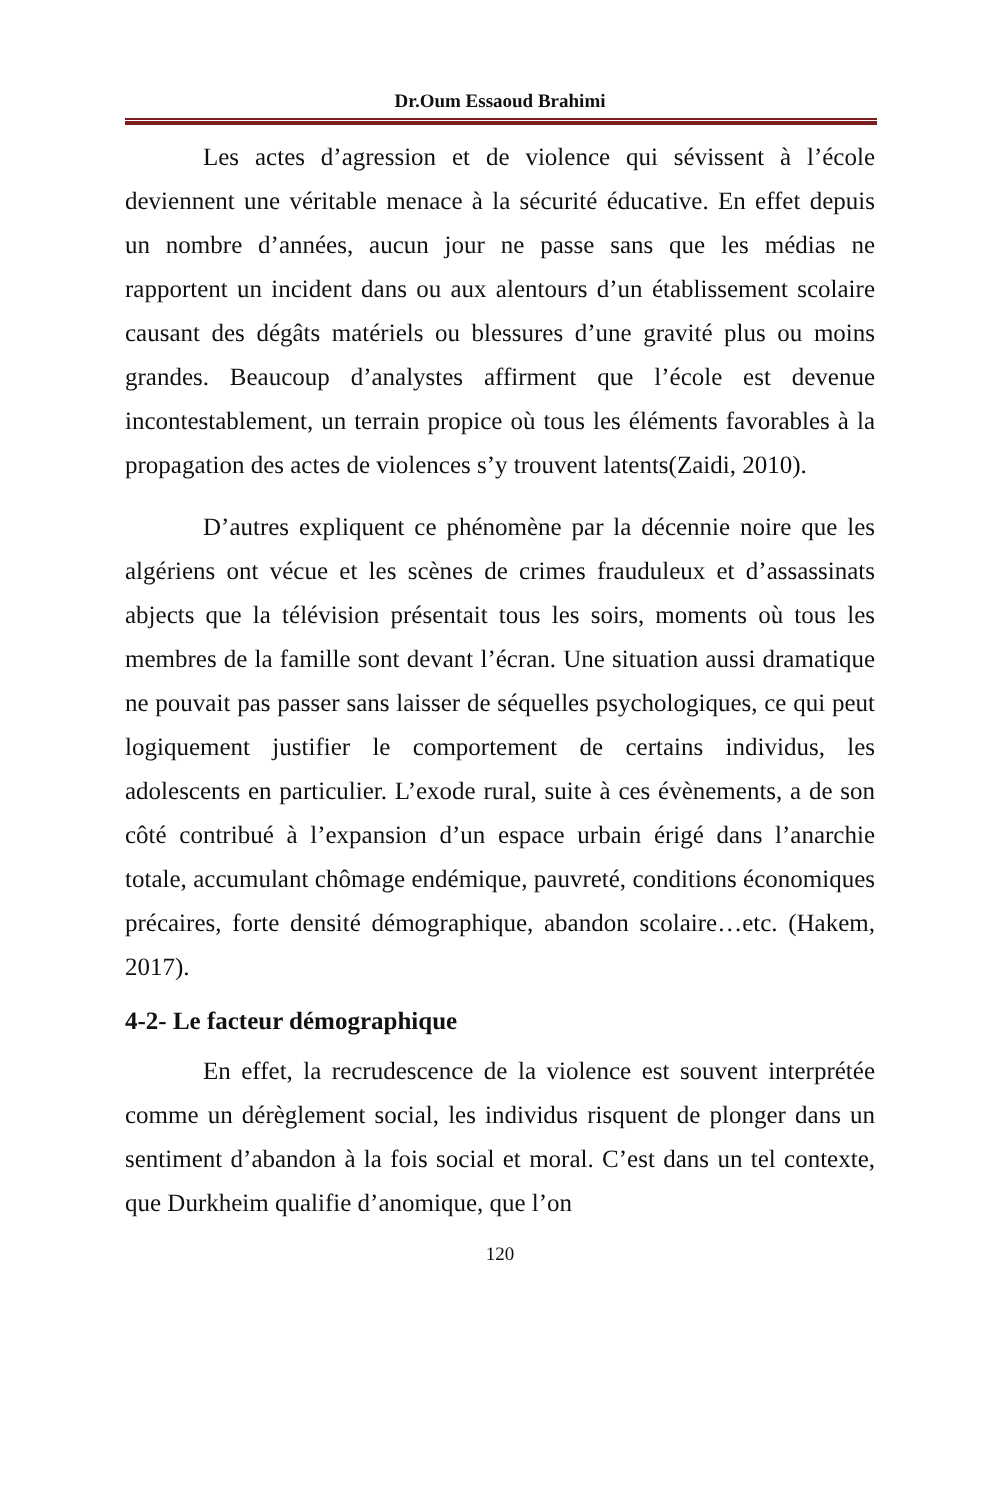Dr.Oum Essaoud Brahimi
Les actes d’agression et de violence qui sévissent à l’école deviennent une véritable menace à la sécurité éducative. En effet depuis un nombre d’années, aucun jour ne passe sans que les médias ne rapportent un incident dans ou aux alentours d’un établissement scolaire causant des dégâts matériels ou blessures d’une gravité plus ou moins grandes. Beaucoup d’analystes affirment que l’école est devenue incontestablement, un terrain propice où tous les éléments favorables à la propagation des actes de violences s’y trouvent latents(Zaidi, 2010).
D’autres expliquent ce phénomène par la décennie noire que les algériens ont vécue et les scènes de crimes frauduleux et d’assassinats abjects que la télévision présentait tous les soirs, moments où tous les membres de la famille sont devant l’écran. Une situation aussi dramatique ne pouvait pas passer sans laisser de séquelles psychologiques, ce qui peut logiquement justifier le comportement de certains individus, les adolescents en particulier. L’exode rural, suite à ces évènements, a de son côté contribué à l’expansion d’un espace urbain érigé dans l’anarchie totale, accumulant chômage endémique, pauvreté, conditions économiques précaires, forte densité démographique, abandon scolaire…etc. (Hakem, 2017).
4-2- Le facteur démographique
En effet, la recrudescence de la violence est souvent interprétée comme un dérèglement social, les individus risquent de plonger dans un sentiment d’abandon à la fois social et moral. C’est dans un tel contexte, que Durkheim qualifie d’anomique, que l’on
120